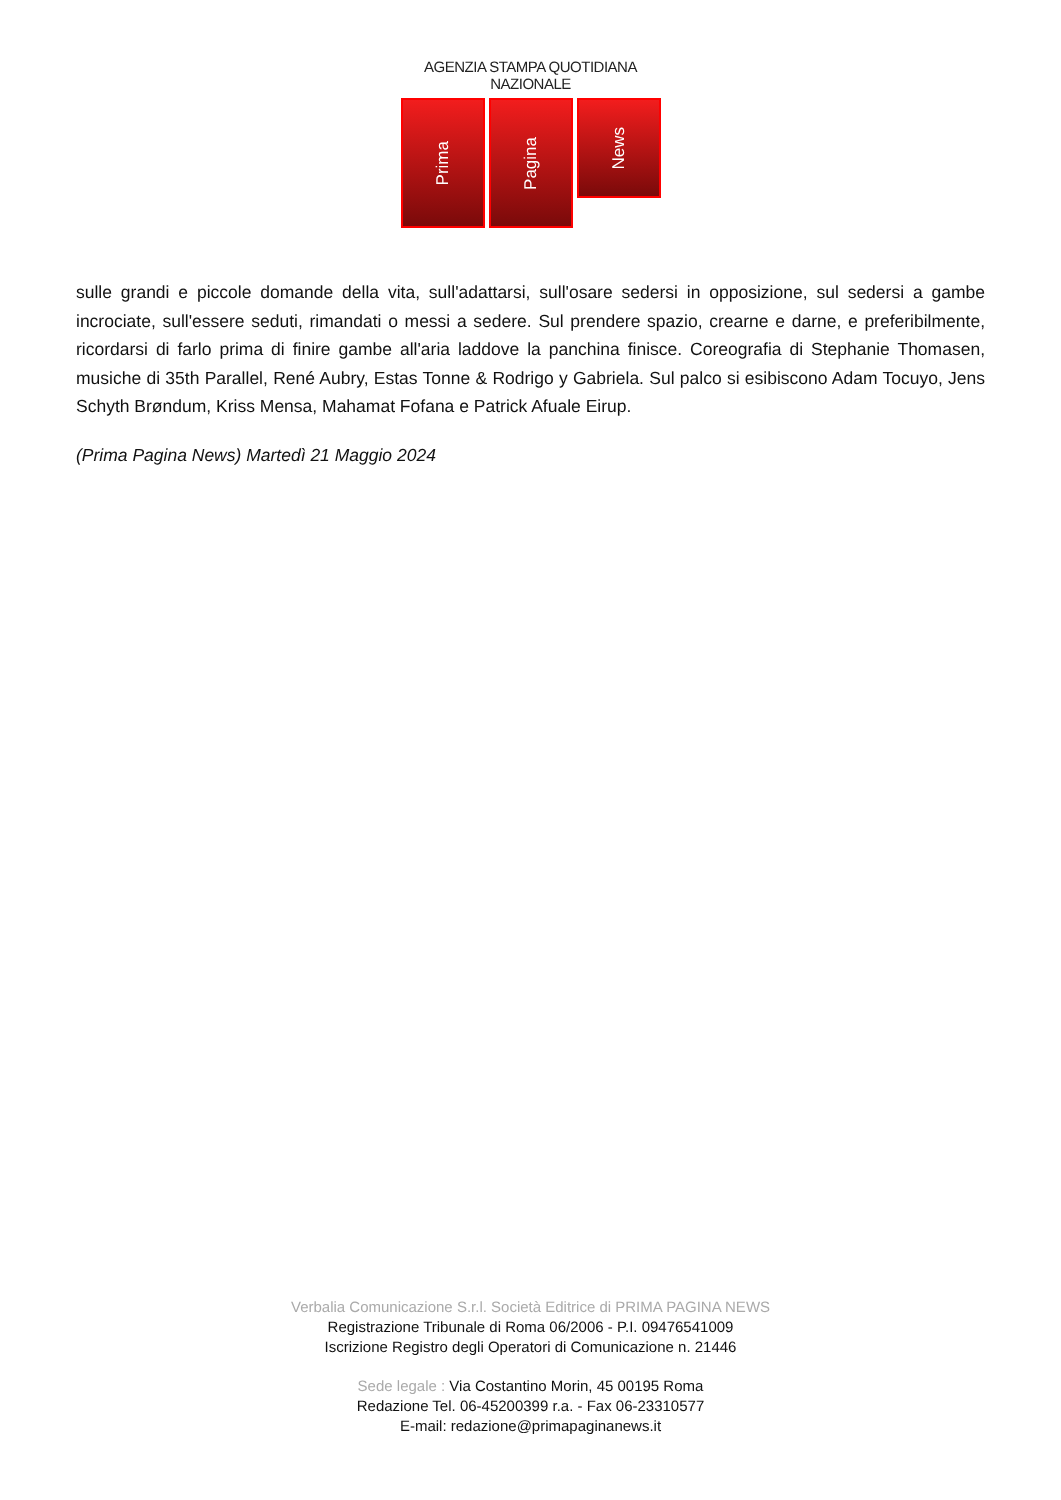AGENZIA STAMPA QUOTIDIANA NAZIONALE
Prima
Pagina
News
sulle grandi e piccole domande della vita, sull'adattarsi, sull'osare sedersi in opposizione, sul sedersi a gambe incrociate, sull'essere seduti, rimandati o messi a sedere. Sul prendere spazio, crearne e darne, e preferibilmente, ricordarsi di farlo prima di finire gambe all'aria laddove la panchina finisce. Coreografia di Stephanie Thomasen, musiche di 35th Parallel, René Aubry, Estas Tonne & Rodrigo y Gabriela. Sul palco si esibiscono Adam Tocuyo, Jens Schyth Brøndum, Kriss Mensa, Mahamat Fofana e Patrick Afuale Eirup.
(Prima Pagina News) Martedì 21 Maggio 2024
Verbalia Comunicazione S.r.l. Società Editrice di PRIMA PAGINA NEWS
Registrazione Tribunale di Roma 06/2006 - P.I. 09476541009
Iscrizione Registro degli Operatori di Comunicazione n. 21446
Sede legale : Via Costantino Morin, 45 00195 Roma
Redazione Tel. 06-45200399 r.a. - Fax 06-23310577
E-mail: redazione@primapaginanews.it